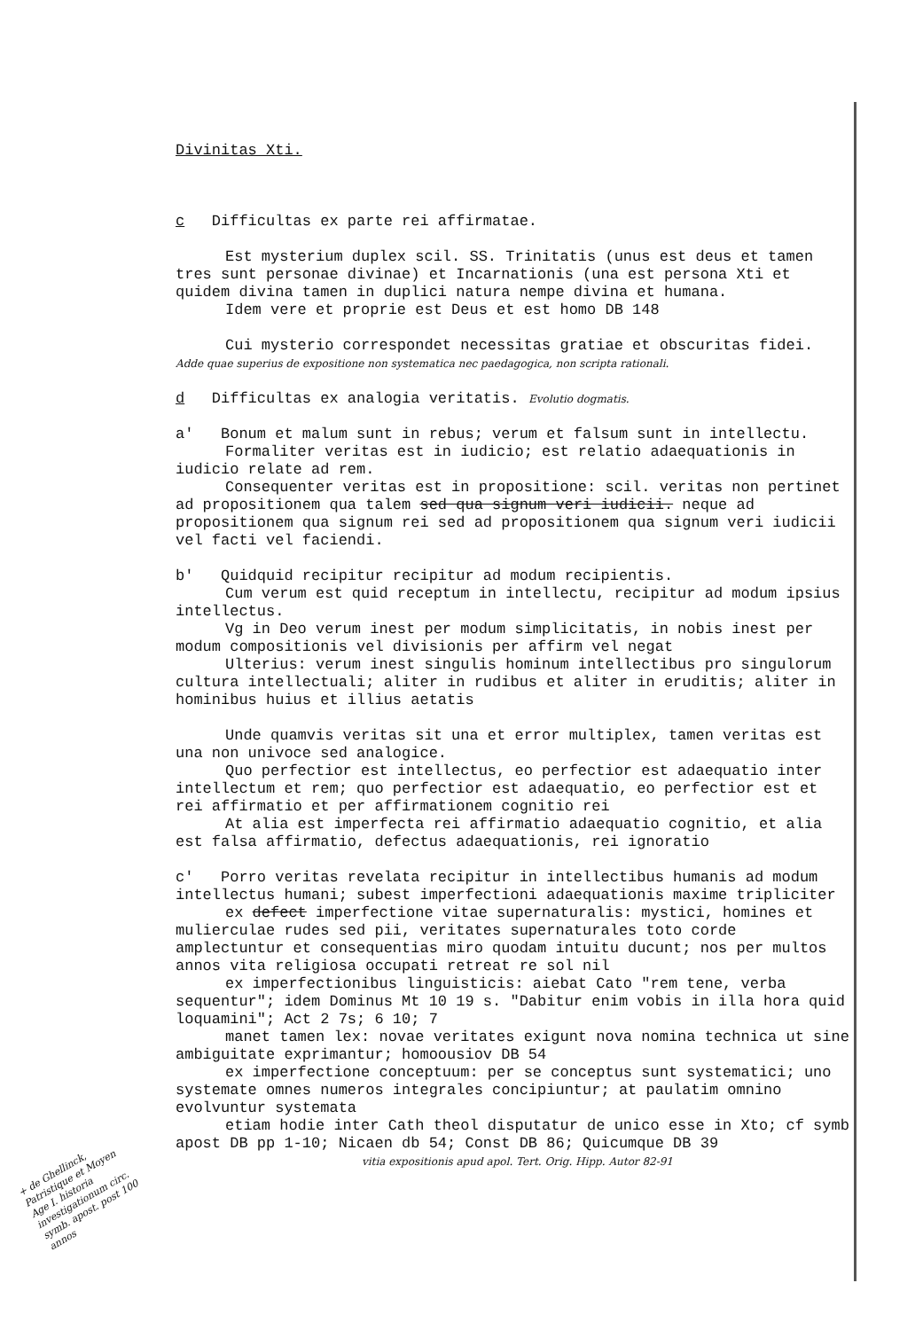Divinitas Xti.
c Difficultas ex parte rei affirmatae.
Est mysterium duplex scil. SS. Trinitatis (unus est deus et tamen tres sunt personae divinae) et Incarnationis (una est persona Xti et quidem divina tamen in duplici natura nempe divina et humana.
Idem vere et proprie est Deus et est homo DB 148
Cui mysterio correspondet necessitas gratiae et obscuritas fidei. Adde quae superius de expositione non systematica nec paedagogica, non scripta rationali.
d Difficultas ex analogia veritatis. Evolutio dogmatis.
a' Bonum et malum sunt in rebus; verum et falsum sunt in intellectu.
Formaliter veritas est in iudicio; est relatio adaequationis in iudicio relate ad rem.
Consequenter veritas est in propositione: scil. veritas non pertinet ad propositionem qua talem sed qua signum veri iudicii. neque ad propositionem qua signum rei sed ad propositionem qua signum veri iudicii vel facti vel faciendi.
b' Quidquid recipitur recipitur ad modum recipientis.
Cum verum est quid receptum in intellectu, recipitur ad modum ipsius intellectus.
Vg in Deo verum inest per modum simplicitatis, in nobis inest per modum compositionis vel divisionis per affirm vel negat
Ulterius: verum inest singulis hominum intellectibus pro singulorum cultura intellectuali; aliter in rudibus et aliter in eruditis; aliter in hominibus huius et illius aetatis
Unde quamvis veritas sit una et error multiplex, tamen veritas est una non univoce sed analogice.
Quo perfectior est intellectus, eo perfectior est adaequatio inter intellectum et rem; quo perfectior est adaequatio, eo perfectior est et rei affirmatio et per affirmationem cognitio rei
At alia est imperfecta rei affirmatio adaequatio cognitio, et alia est falsa affirmatio, defectus adaequationis, rei ignoratio
c' Porro veritas revelata recipitur in intellectibus humanis ad modum intellectus humani; subest imperfectioni adaequationis maxime tripliciter
ex defect imperfectione vitae supernaturalis: mystici, homines et mulierculae rudes sed pii, veritates supernaturales toto corde amplectuntur et consequentias miro quodam intuitu ducunt; nos per multos annos vita religiosa occupati retreat re sol nil
ex imperfectionibus linguisticis: aiebat Cato "rem tene, verba sequentur"; idem Dominus Mt 10 19 s. "Dabitur enim vobis in illa hora quid loquamini"; Act 2 7s; 6 10; 7
manet tamen lex: novae veritates exigunt nova nomina technica ut sine ambiguitate exprimantur; homoousiov DB 54
ex imperfectione conceptuum: per se conceptus sunt systematici; uno systemate omnes numeros integrales concipiuntur; at paulatim omnino evolvuntur systemata
etiam hodie inter Cath theol disputatur de unico esse in Xto; cf symb apost DB pp 1-10; Nicaen db 54; Const DB 86; Quicumque DB 39
vitia expositionis apud apol. Tert. Orig. Hipp. Autor 82-91
+ de Ghellinck, Patristique et Moyen Age I. historia investigationum circ. symb. apost. post 100 annos